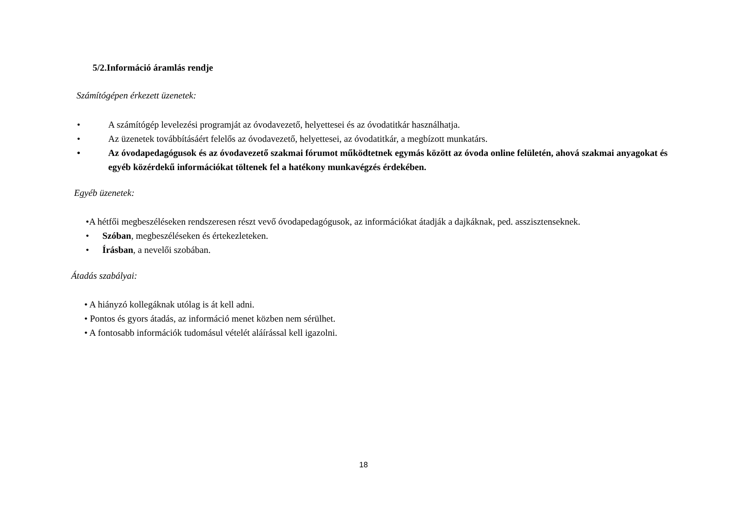5/2.Információ áramlás rendje
Számítógépen érkezett üzenetek:
• A számítógép levelezési programját az óvodavezető, helyettesei és az óvodatitkár használhatja.
• Az üzenetek továbbításáért felelős az óvodavezető, helyettesei, az óvodatitkár, a megbízott munkatárs.
• Az óvodapedagógusok és az óvodavezető szakmai fórumot működtetnek egymás között az óvoda online felületén, ahová szakmai anyagokat és egyéb közérdekű információkat töltenek fel a hatékony munkavégzés érdekében.
Egyéb üzenetek:
•A hétfői megbeszéléseken rendszeresen részt vevő óvodapedagógusok, az információkat átadják a dajkáknak, ped. asszisztenseknek.
• Szóban, megbeszéléseken és értekezleteken.
• Írásban, a nevelői szobában.
Átadás szabályai:
• A hiányzó kollegáknak utólag is át kell adni.
• Pontos és gyors átadás, az információ menet közben nem sérülhet.
• A fontosabb információk tudomásul vételét aláírással kell igazolni.
18